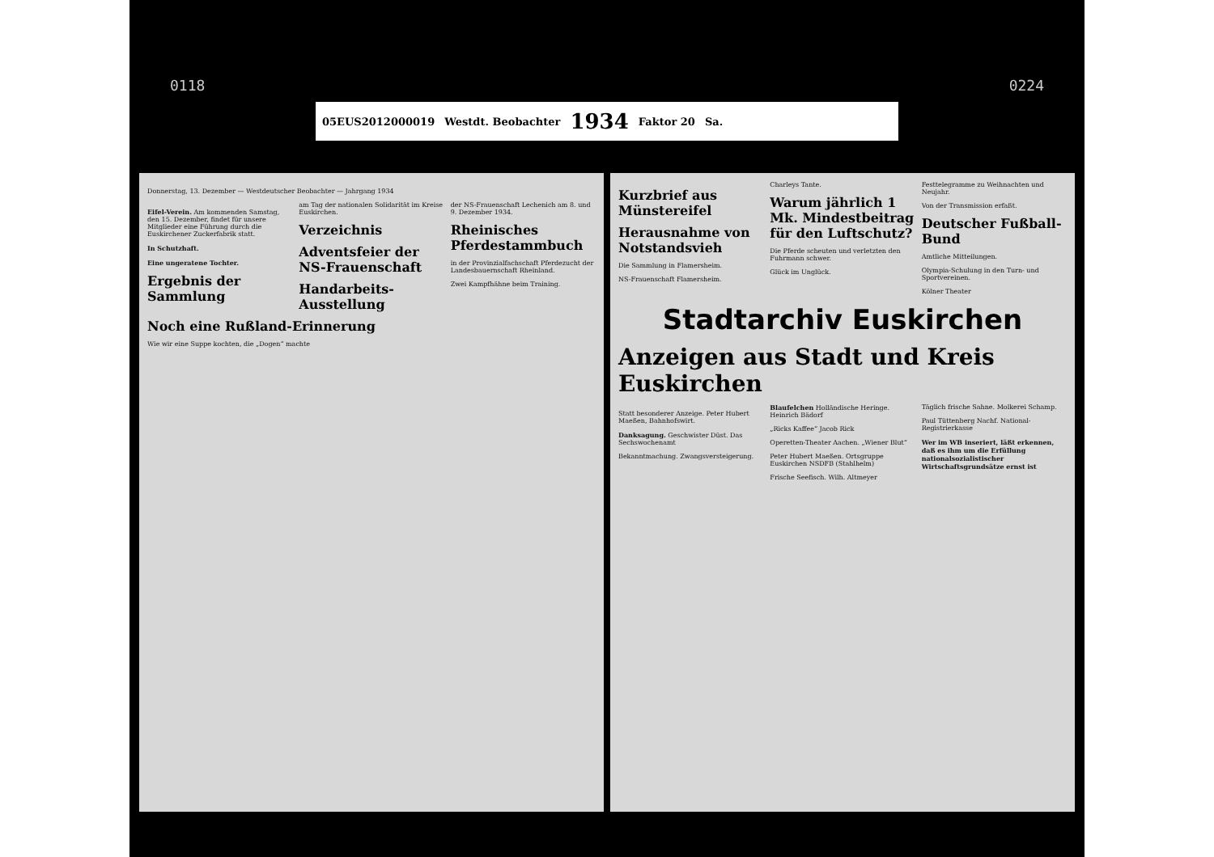0118 0224
05EUS2012000019 Westdt. Beobachter 1934 Faktor 20 Sa.
Donnerstag, 13. Dezember — Westdeutscher Beobachter — Jahrgang 1934
Eifel-Verein. Am kommenden Samstag, den 15. Dezember, findet für unsere Mitglieder eine Führung durch die Euskirchener Zuckerfabrik statt.
In Schutzhaft.
Eine ungeratene Tochter.
Ergebnis der Sammlung
am Tag der nationalen Solidarität im Kreise Euskirchen.
Verzeichnis
Adventsfeier der NS-Frauenschaft
Handarbeits-Ausstellung
der NS-Frauenschaft Lechenich am 8. und 9. Dezember 1934.
Rheinisches Pferdestammbuch
in der Provinzialfachschaft Pferdezucht der Landesbauernschaft Rheinland.
Zwei Kampfhähne beim Training.
Noch eine Rußland-Erinnerung
Wie wir eine Suppe kochten, die „Dogen“ machte
Kurzbrief aus Münstereifel
Herausnahme von Notstandsvieh
Die Sammlung in Flamersheim.
NS-Frauenschaft Flamersheim.
Charleys Tante.
Warum jährlich 1 Mk. Mindestbeitrag für den Luftschutz?
Die Pferde scheuten und verletzten den Fuhrmann schwer.
Glück im Unglück.
Festtelegramme zu Weihnachten und Neujahr.
Von der Transmission erfaßt.
Deutscher Fußball-Bund
Amtliche Mitteilungen.
Olympia-Schulung in den Turn- und Sportvereinen.
Kölner Theater
Stadtarchiv Euskirchen
Anzeigen aus Stadt und Kreis Euskirchen
Statt besonderer Anzeige. Peter Hubert Maeßen, Bahnhofswirt.
Danksagung. Geschwister Düst. Das Sechswochenamt
Bekanntmachung. Zwangsversteigerung.
Blaufelchen Holländische Heringe. Heinrich Bädorf
„Ricks Kaffee“ Jacob Rick
Operetten-Theater Aachen. „Wiener Blut“
Peter Hubert Maeßen. Ortsgruppe Euskirchen NSDFB (Stahlhelm)
Frische Seefisch. Wilh. Altmeyer
Täglich frische Sahne. Molkerei Schamp.
Paul Tüttenberg Nachf. National-Registrierkasse
Wer im WB inseriert, läßt erkennen, daß es ihm um die Erfüllung nationalsozialistischer Wirtschaftsgrundsätze ernst ist